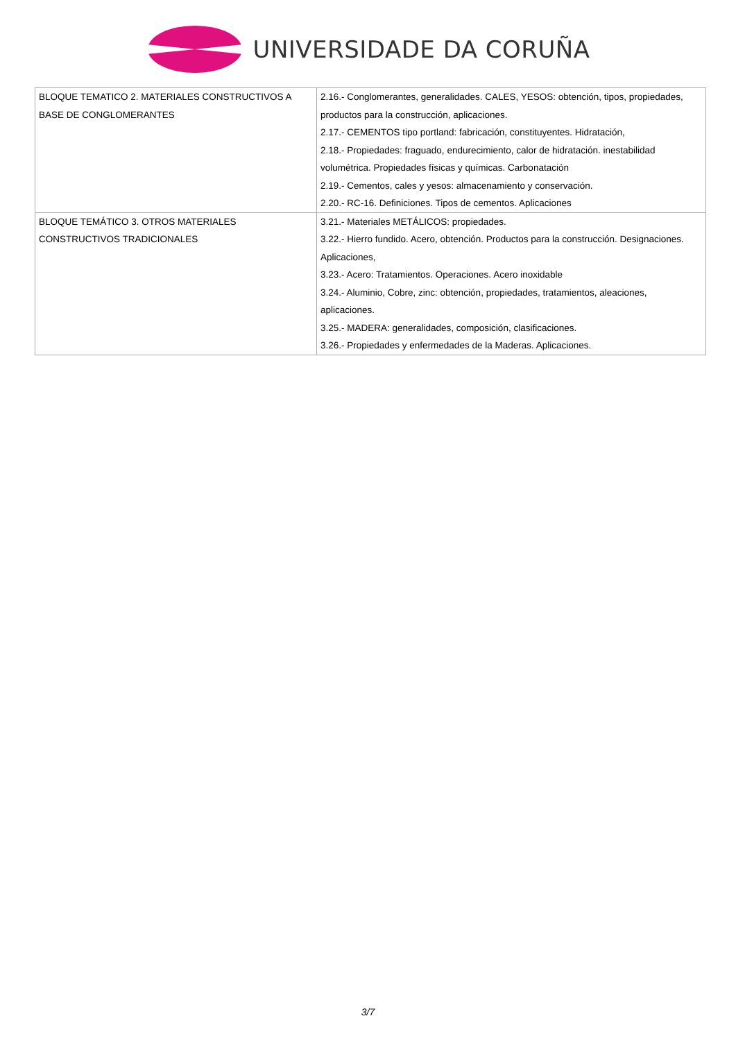UNIVERSIDADE DA CORUÑA
| BLOQUE TEMATICO 2. MATERIALES CONSTRUCTIVOS A BASE DE CONGLOMERANTES | 2.16.- Conglomerantes, generalidades. CALES, YESOS: obtención, tipos, propiedades, productos para la construcción, aplicaciones. 2.17.- CEMENTOS tipo portland: fabricación, constituyentes. Hidratación, 2.18.- Propiedades: fraguado, endurecimiento, calor de hidratación. inestabilidad volumétrica. Propiedades físicas y químicas. Carbonatación 2.19.- Cementos, cales y yesos: almacenamiento y conservación. 2.20.- RC-16. Definiciones. Tipos de cementos. Aplicaciones |
| BLOQUE TEMÁTICO 3. OTROS MATERIALES CONSTRUCTIVOS TRADICIONALES | 3.21.- Materiales METÁLICOS: propiedades. 3.22.- Hierro fundido. Acero, obtención. Productos para la construcción. Designaciones. Aplicaciones, 3.23.- Acero: Tratamientos. Operaciones. Acero inoxidable 3.24.- Aluminio, Cobre, zinc: obtención, propiedades, tratamientos, aleaciones, aplicaciones. 3.25.- MADERA: generalidades, composición, clasificaciones. 3.26.- Propiedades y enfermedades de la Maderas. Aplicaciones. |
3/7